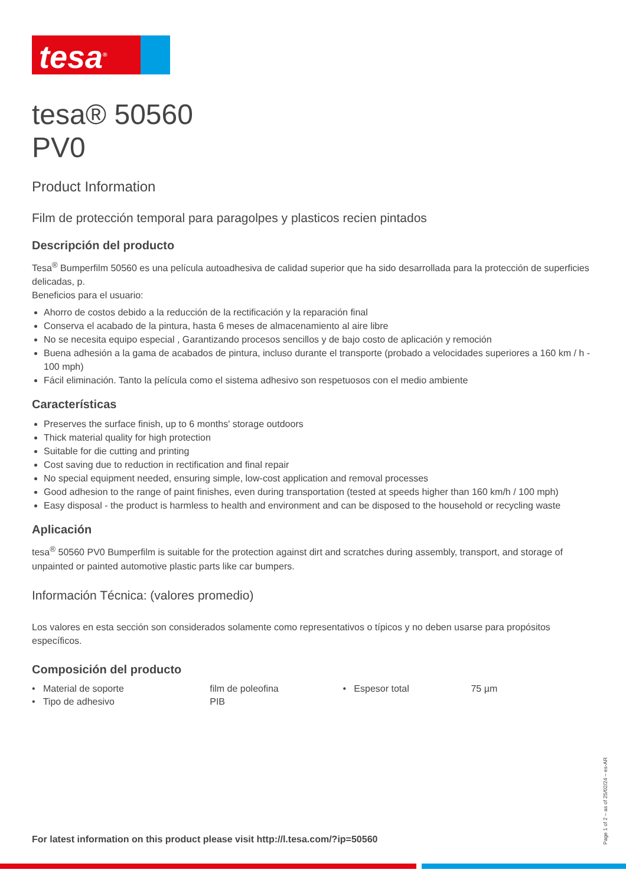tesa<sup>®</sup>
tesa® 50560
PV0
Product Information
Film de protección temporal para paragolpes y plasticos recien pintados
Descripción del producto
Tesa<sup>®</sup> Bumperfilm 50560 es una película autoadhesiva de calidad superior que ha sido desarrollada para la protección de superficies delicadas, p.
Beneficios para el usuario:
Ahorro de costos debido a la reducción de la rectificación y la reparación final
Conserva el acabado de la pintura, hasta 6 meses de almacenamiento al aire libre
No se necesita equipo especial , Garantizando procesos sencillos y de bajo costo de aplicación y remoción
Buena adhesión a la gama de acabados de pintura, incluso durante el transporte (probado a velocidades superiores a 160 km / h - 100 mph)
Fácil eliminación. Tanto la película como el sistema adhesivo son respetuosos con el medio ambiente
Características
Preserves the surface finish, up to 6 months' storage outdoors
Thick material quality for high protection
Suitable for die cutting and printing
Cost saving due to reduction in rectification and final repair
No special equipment needed, ensuring simple, low-cost application and removal processes
Good adhesion to the range of paint finishes, even during transportation (tested at speeds higher than 160 km/h / 100 mph)
Easy disposal - the product is harmless to health and environment and can be disposed to the household or recycling waste
Aplicación
tesa<sup>®</sup> 50560 PV0 Bumperfilm is suitable for the protection against dirt and scratches during assembly, transport, and storage of unpainted or painted automotive plastic parts like car bumpers.
Información Técnica: (valores promedio)
Los valores en esta sección son considerados solamente como representativos o típicos y no deben usarse para propósitos específicos.
Composición del producto
| • Material de soporte | film de poleofina | • Espesor total | 75 µm |
| • Tipo de adhesivo | PIB | | |
For latest information on this product please visit http://l.tesa.com/?ip=50560
Page 1 of 2 – as of 25/02/24 – es-AR